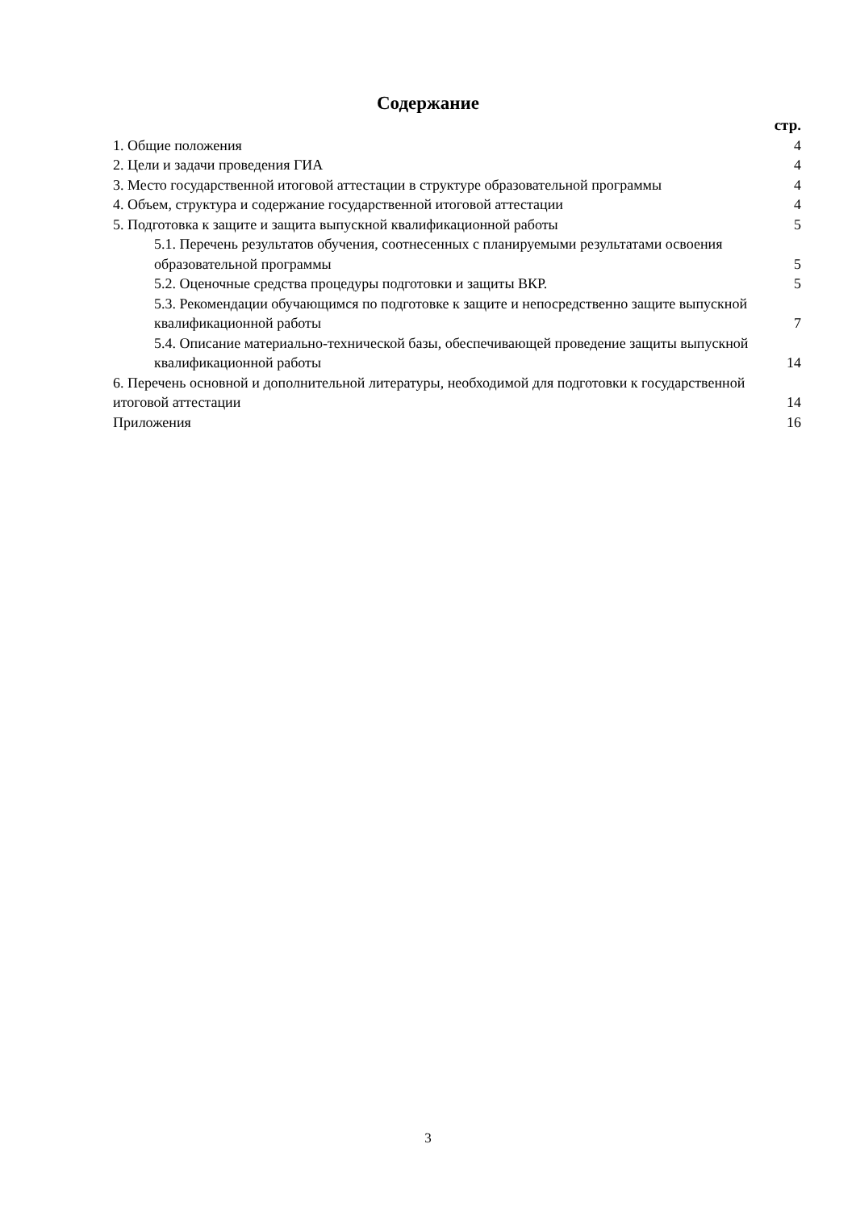Содержание
стр.
1. Общие положения 4
2. Цели и задачи проведения ГИА 4
3. Место государственной итоговой аттестации в структуре образовательной программы 4
4. Объем, структура и содержание государственной итоговой аттестации 4
5. Подготовка к защите и защита выпускной квалификационной работы 5
5.1. Перечень результатов обучения, соотнесенных с планируемыми результатами освоения образовательной программы 5
5.2. Оценочные средства процедуры подготовки и защиты ВКР. 5
5.3. Рекомендации обучающимся по подготовке к защите и непосредственно защите выпускной квалификационной работы 7
5.4. Описание материально-технической базы, обеспечивающей проведение защиты выпускной квалификационной работы 14
6. Перечень основной и дополнительной литературы, необходимой для подготовки к государственной итоговой аттестации 14
Приложения 16
3